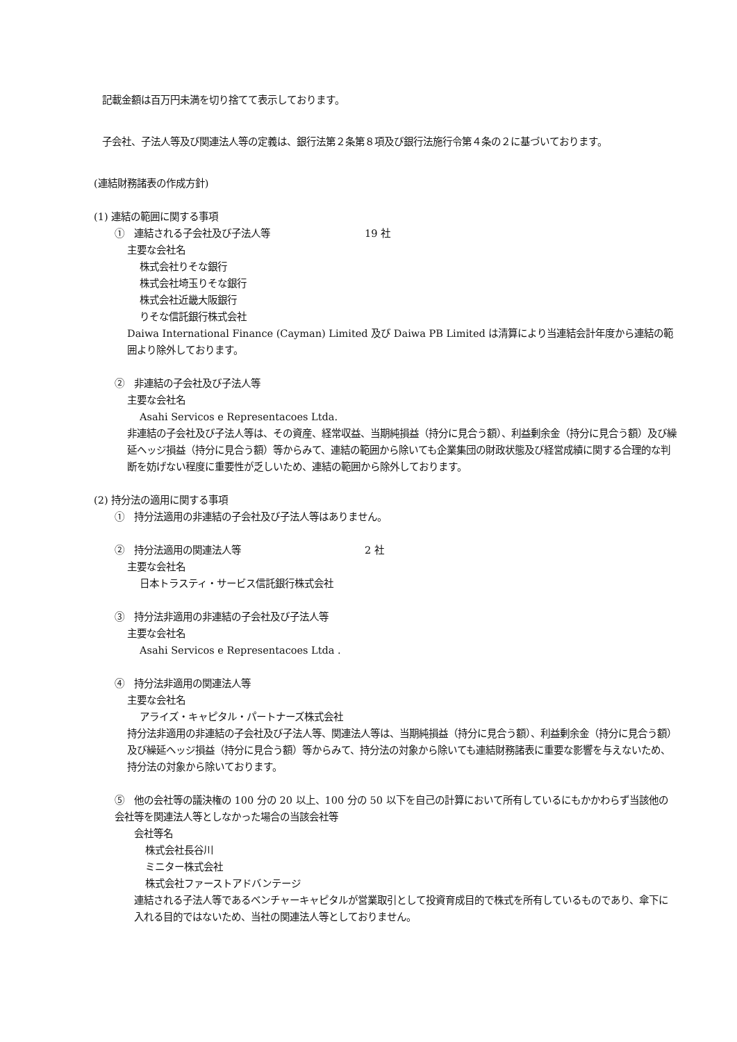記載金額は百万円未満を切り捨てて表示しております。
子会社、子法人等及び関連法人等の定義は、銀行法第２条第８項及び銀行法施行令第４条の２に基づいております。
(連結財務諸表の作成方針)
(1) 連結の範囲に関する事項
①　連結される子会社及び子法人等 19 社
主要な会社名
株式会社りそな銀行
株式会社埼玉りそな銀行
株式会社近畿大阪銀行
りそな信託銀行株式会社
Daiwa International Finance (Cayman) Limited 及び Daiwa PB Limited は清算により当連結会計年度から連結の範囲より除外しております。
②　非連結の子会社及び子法人等
主要な会社名
Asahi Servicos e Representacoes Ltda.
非連結の子会社及び子法人等は、その資産、経常収益、当期純損益（持分に見合う額）、利益剰余金（持分に見合う額）及び繰延ヘッジ損益（持分に見合う額）等からみて、連結の範囲から除いても企業集団の財政状態及び経営成績に関する合理的な判断を妨げない程度に重要性が乏しいため、連結の範囲から除外しております。
(2) 持分法の適用に関する事項
①　持分法適用の非連結の子会社及び子法人等はありません。
②　持分法適用の関連法人等 2 社
主要な会社名
日本トラスティ・サービス信託銀行株式会社
③　持分法非適用の非連結の子会社及び子法人等
主要な会社名
Asahi Servicos e Representacoes Ltda .
④　持分法非適用の関連法人等
主要な会社名
アライズ・キャピタル・パートナーズ株式会社
持分法非適用の非連結の子会社及び子法人等、関連法人等は、当期純損益（持分に見合う額）、利益剰余金（持分に見合う額）及び繰延ヘッジ損益（持分に見合う額）等からみて、持分法の対象から除いても連結財務諸表に重要な影響を与えないため、持分法の対象から除いております。
⑤　他の会社等の議決権の 100 分の 20 以上、100 分の 50 以下を自己の計算において所有しているにもかかわらず当該他の会社等を関連法人等としなかった場合の当該会社等
会社等名
株式会社長谷川
ミニター株式会社
株式会社ファーストアドバンテージ
連結される子法人等であるベンチャーキャピタルが営業取引として投資育成目的で株式を所有しているものであり、傘下に入れる目的ではないため、当社の関連法人等としておりません。